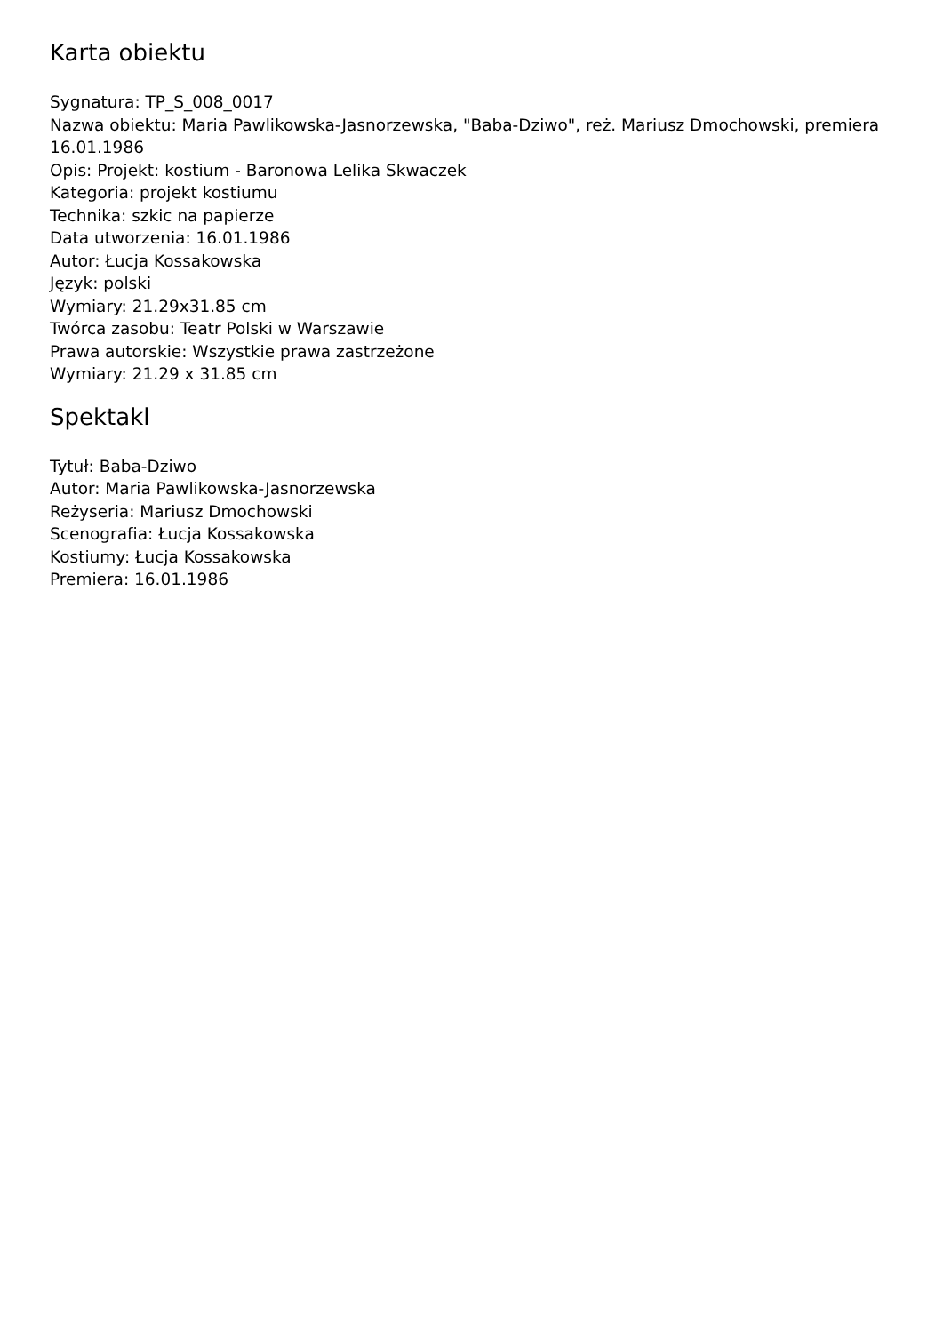Karta obiektu
Sygnatura: TP_S_008_0017
Nazwa obiektu: Maria Pawlikowska-Jasnorzewska, "Baba-Dziwo", reż. Mariusz Dmochowski, premiera 16.01.1986
Opis: Projekt: kostium - Baronowa Lelika Skwaczek
Kategoria: projekt kostiumu
Technika: szkic na papierze
Data utworzenia: 16.01.1986
Autor: Łucja Kossakowska
Język: polski
Wymiary: 21.29x31.85 cm
Twórca zasobu: Teatr Polski w Warszawie
Prawa autorskie: Wszystkie prawa zastrzeżone
Wymiary: 21.29 x 31.85 cm
Spektakl
Tytuł: Baba-Dziwo
Autor: Maria Pawlikowska-Jasnorzewska
Reżyseria: Mariusz Dmochowski
Scenografia: Łucja Kossakowska
Kostiumy: Łucja Kossakowska
Premiera: 16.01.1986